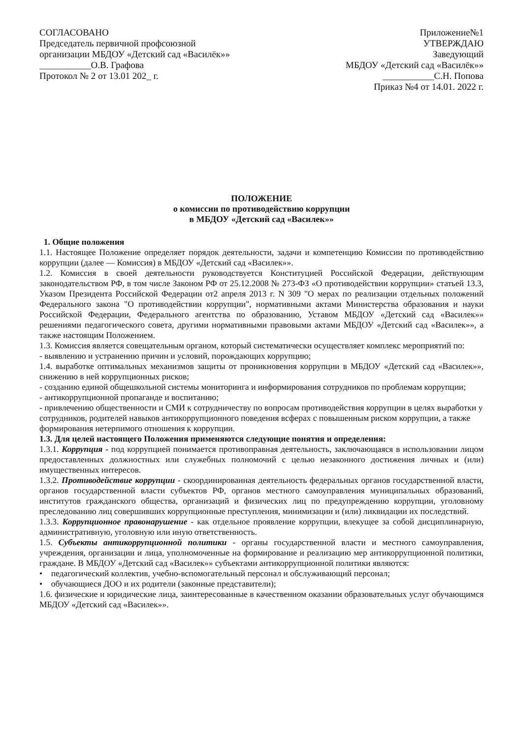СОГЛАСОВАНО
Председатель первичной профсоюзной
организации МБДОУ «Детский сад «Василёк»»
___________О.В. Графова
Протокол № 2 от 13.01 202_ г.
Приложение№1
УТВЕРЖДАЮ
Заведующий
МБДОУ «Детский сад «Василёк»»
___________С.Н. Попова
Приказ №4 от 14.01. 2022 г.
ПОЛОЖЕНИЕ
о комиссии по противодействию коррупции
в МБДОУ «Детский сад «Василек»»
1. Общие положения
1.1. Настоящее Положение определяет порядок деятельности, задачи и компетенцию Комиссии по противодействию коррупции (далее — Комиссия) в МБДОУ «Детский сад «Василек»».
1.2. Комиссия в своей деятельности руководствуется Конституцией Российской Федерации, действующим законодательством РФ, в том числе Законом РФ от 25.12.2008 № 273-ФЗ «О противодействии коррупции» статьей 13.3, Указом Президента Российской Федерации от2 апреля 2013 г. N 309 "О мерах по реализации отдельных положений Федерального закона "О противодействии коррупции", нормативными актами Министерства образования и науки Российской Федерации, Федерального агентства по образованию, Уставом МБДОУ «Детский сад «Василек»» решениями педагогического совета, другими нормативными правовыми актами МБДОУ «Детский сад «Василек»», а также настоящим Положением.
1.3. Комиссия является совещательным органом, который систематически осуществляет комплекс мероприятий по:
- выявлению и устранению причин и условий, порождающих коррупцию;
1.4. выработке оптимальных механизмов защиты от проникновения коррупции в МБДОУ «Детский сад «Василек»», снижению в ней коррупционных рисков;
- созданию единой общешкольной системы мониторинга и информирования сотрудников по проблемам коррупции;
- антикоррупционной пропаганде и воспитанию;
- привлечению общественности и СМИ к сотрудничеству по вопросам противодействия коррупции в целях выработки у сотрудников, родителей навыков антикоррупционного поведения всферах с повышенным риском коррупции, а также формирования нетерпимого отношения к коррупции.
1.3. Для целей настоящего Положения применяются следующие понятия и определения:
1.3.1. Коррупция - под коррупцией понимается противоправная деятельность, заключающаяся в использовании лицом предоставленных должностных или служебных полномочий с целью незаконного достижения личных и (или) имущественных интересов.
1.3.2. Противодействие коррупции - скоординированная деятельность федеральных органов государственной власти, органов государственной власти субъектов РФ, органов местного самоуправления муниципальных образований, институтов гражданского общества, организаций и физических лиц по предупреждению коррупции, уголовному преследованию лиц совершивших коррупционные преступления, минимизации и (или) ликвидации их последствий.
1.3.3. Коррупционное правонарушение - как отдельное проявление коррупции, влекущее за собой дисциплинарную, административную, уголовную или иную ответственность.
1.5. Субъекты антикоррупционной политики - органы государственной власти и местного самоуправления, учреждения, организации и лица, уполномоченные на формирование и реализацию мер антикоррупционной политики, граждане. В МБДОУ «Детский сад «Василек»» субъектами антикоррупционной политики являются:
• педагогический коллектив, учебно-вспомогательный персонал и обслуживающий персонал;
• обучающиеся ДОО и их родители (законные представители);
1.6. физические и юридические лица, заинтересованные в качественном оказании образовательных услуг обучающимся МБДОУ «Детский сад «Василек»».